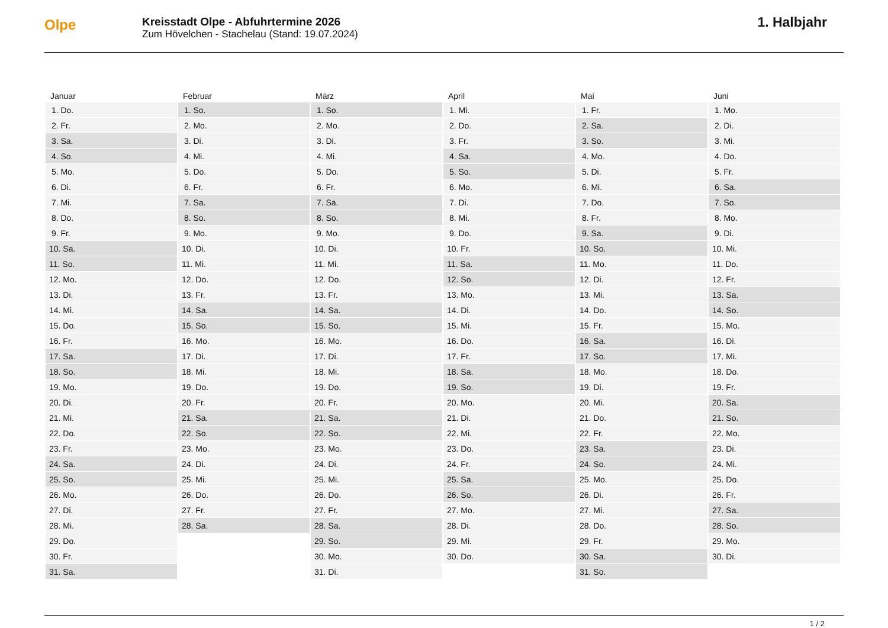Olpe
Kreisstadt Olpe - Abfuhrtermine 2026
Zum Hövelchen - Stachelau (Stand: 19.07.2024)
1. Halbjahr
| Januar | Februar | März | April | Mai | Juni |
| --- | --- | --- | --- | --- | --- |
| 1. Do. | 1. So. | 1. So. | 1. Mi. | 1. Fr. | 1. Mo. |
| 2. Fr. | 2. Mo. | 2. Mo. | 2. Do. | 2. Sa. | 2. Di. |
| 3. Sa. | 3. Di. | 3. Di. | 3. Fr. | 3. So. | 3. Mi. |
| 4. So. | 4. Mi. | 4. Mi. | 4. Sa. | 4. Mo. | 4. Do. |
| 5. Mo. | 5. Do. | 5. Do. | 5. So. | 5. Di. | 5. Fr. |
| 6. Di. | 6. Fr. | 6. Fr. | 6. Mo. | 6. Mi. | 6. Sa. |
| 7. Mi. | 7. Sa. | 7. Sa. | 7. Di. | 7. Do. | 7. So. |
| 8. Do. | 8. So. | 8. So. | 8. Mi. | 8. Fr. | 8. Mo. |
| 9. Fr. | 9. Mo. | 9. Mo. | 9. Do. | 9. Sa. | 9. Di. |
| 10. Sa. | 10. Di. | 10. Di. | 10. Fr. | 10. So. | 10. Mi. |
| 11. So. | 11. Mi. | 11. Mi. | 11. Sa. | 11. Mo. | 11. Do. |
| 12. Mo. | 12. Do. | 12. Do. | 12. So. | 12. Di. | 12. Fr. |
| 13. Di. | 13. Fr. | 13. Fr. | 13. Mo. | 13. Mi. | 13. Sa. |
| 14. Mi. | 14. Sa. | 14. Sa. | 14. Di. | 14. Do. | 14. So. |
| 15. Do. | 15. So. | 15. So. | 15. Mi. | 15. Fr. | 15. Mo. |
| 16. Fr. | 16. Mo. | 16. Mo. | 16. Do. | 16. Sa. | 16. Di. |
| 17. Sa. | 17. Di. | 17. Di. | 17. Fr. | 17. So. | 17. Mi. |
| 18. So. | 18. Mi. | 18. Mi. | 18. Sa. | 18. Mo. | 18. Do. |
| 19. Mo. | 19. Do. | 19. Do. | 19. So. | 19. Di. | 19. Fr. |
| 20. Di. | 20. Fr. | 20. Fr. | 20. Mo. | 20. Mi. | 20. Sa. |
| 21. Mi. | 21. Sa. | 21. Sa. | 21. Di. | 21. Do. | 21. So. |
| 22. Do. | 22. So. | 22. So. | 22. Mi. | 22. Fr. | 22. Mo. |
| 23. Fr. | 23. Mo. | 23. Mo. | 23. Do. | 23. Sa. | 23. Di. |
| 24. Sa. | 24. Di. | 24. Di. | 24. Fr. | 24. So. | 24. Mi. |
| 25. So. | 25. Mi. | 25. Mi. | 25. Sa. | 25. Mo. | 25. Do. |
| 26. Mo. | 26. Do. | 26. Do. | 26. So. | 26. Di. | 26. Fr. |
| 27. Di. | 27. Fr. | 27. Fr. | 27. Mo. | 27. Mi. | 27. Sa. |
| 28. Mi. | 28. Sa. | 28. Sa. | 28. Di. | 28. Do. | 28. So. |
| 29. Do. | | 29. So. | 29. Mi. | 29. Fr. | 29. Mo. |
| 30. Fr. | | 30. Mo. | 30. Do. | 30. Sa. | 30. Di. |
| 31. Sa. | | 31. Di. | | 31. So. | |
1 / 2